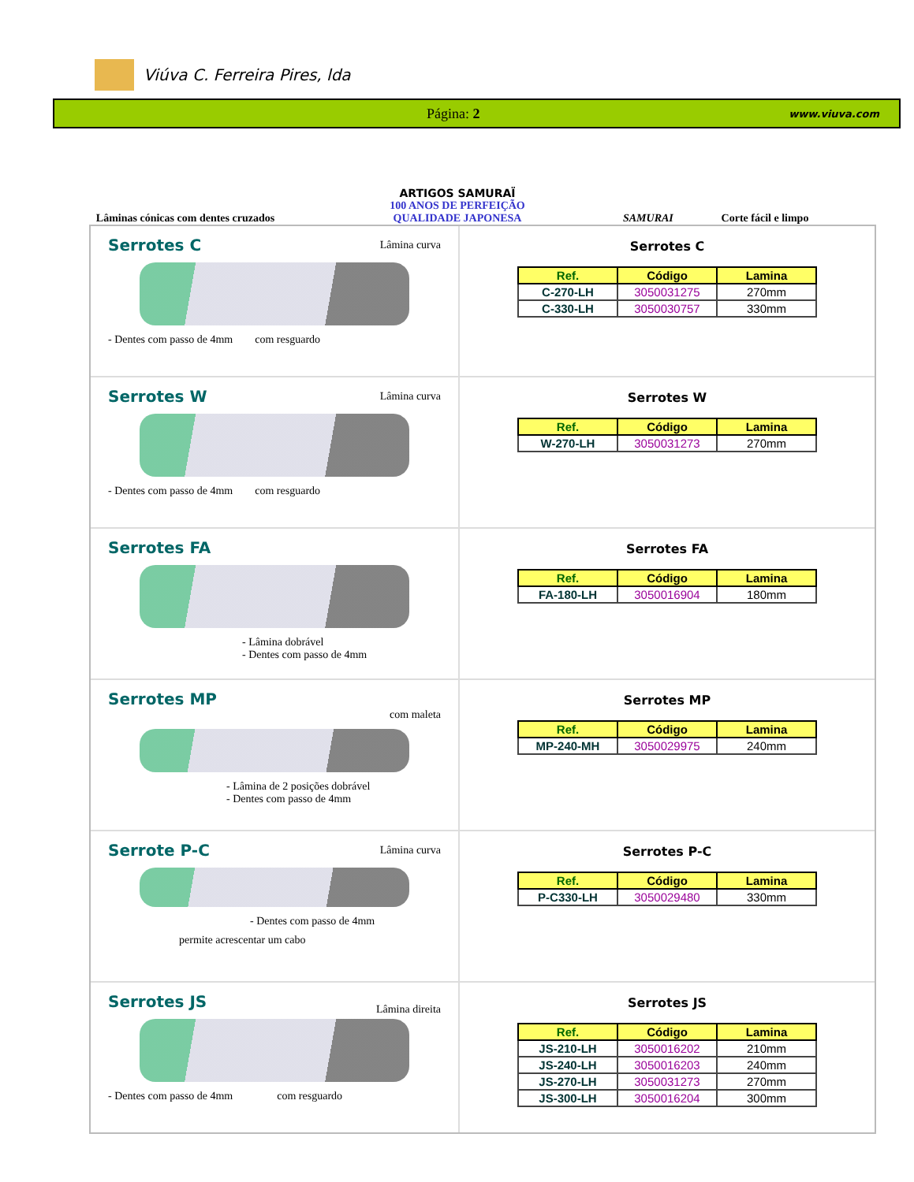Viúva C. Ferreira Pires, lda
Página: 2 www.viuva.com
Lâminas cónicas com dentes cruzados
ARTIGOS SAMURAÏ
100 ANOS DE PERFEIÇÃO
QUALIDADE JAPONESA
SAMURAI
Corte fácil e limpo
Serrotes C
Lâmina curva
- Dentes com passo de 4mm com resguardo
Serrotes C
| Ref. | Código | Lamina |
| --- | --- | --- |
| C-270-LH | 3050031275 | 270mm |
| C-330-LH | 3050030757 | 330mm |
Serrotes W
Lâmina curva
- Dentes com passo de 4mm com resguardo
Serrotes W
| Ref. | Código | Lamina |
| --- | --- | --- |
| W-270-LH | 3050031273 | 270mm |
Serrotes FA
- Lâmina dobrável
- Dentes com passo de 4mm
Serrotes FA
| Ref. | Código | Lamina |
| --- | --- | --- |
| FA-180-LH | 3050016904 | 180mm |
Serrotes MP
com maleta
- Lâmina de 2 posições dobrável
- Dentes com passo de 4mm
Serrotes MP
| Ref. | Código | Lamina |
| --- | --- | --- |
| MP-240-MH | 3050029975 | 240mm |
Serrote P-C
Lâmina curva
- Dentes com passo de 4mm
permite acrescentar um cabo
Serrotes P-C
| Ref. | Código | Lamina |
| --- | --- | --- |
| P-C330-LH | 3050029480 | 330mm |
Serrotes JS
Lâmina direita
- Dentes com passo de 4mm com resguardo
Serrotes JS
| Ref. | Código | Lamina |
| --- | --- | --- |
| JS-210-LH | 3050016202 | 210mm |
| JS-240-LH | 3050016203 | 240mm |
| JS-270-LH | 3050031273 | 270mm |
| JS-300-LH | 3050016204 | 300mm |